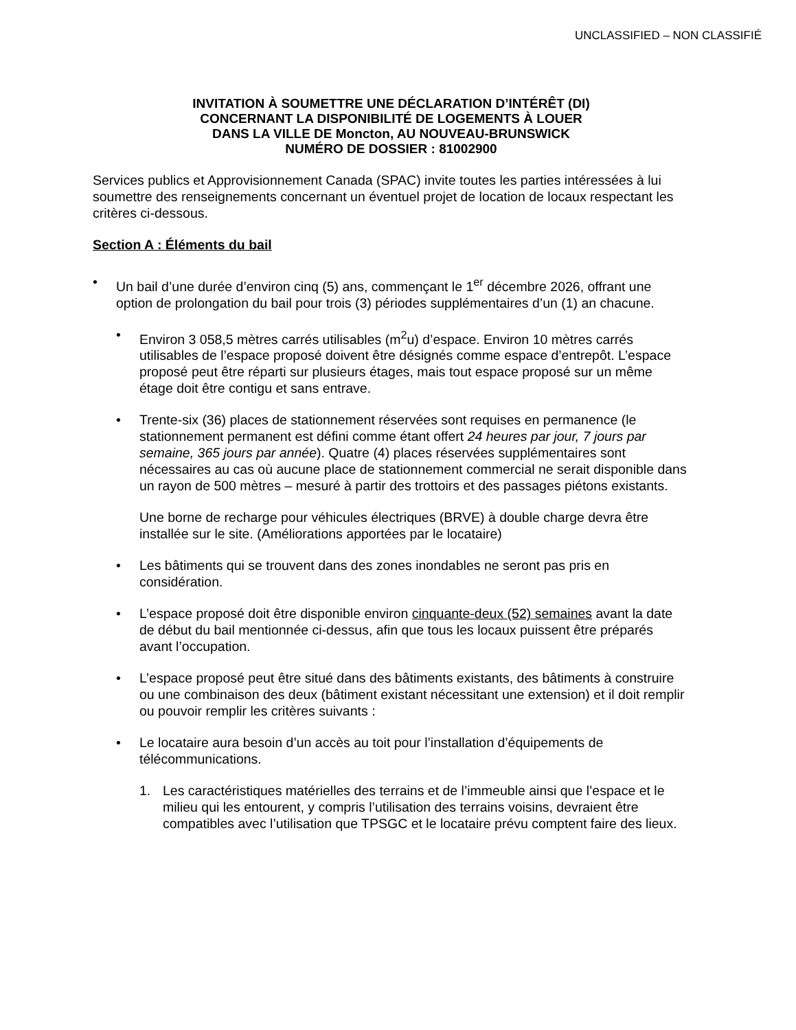UNCLASSIFIED – NON CLASSIFIÉ
INVITATION À SOUMETTRE UNE DÉCLARATION D’INTÉRÊT (DI)
CONCERNANT LA DISPONIBILITÉ DE LOGEMENTS À LOUER
DANS LA VILLE DE Moncton, AU NOUVEAU-BRUNSWICK
NUMÉRO DE DOSSIER : 81002900
Services publics et Approvisionnement Canada (SPAC) invite toutes les parties intéressées à lui soumettre des renseignements concernant un éventuel projet de location de locaux respectant les critères ci-dessous.
Section A : Éléments du bail
• Un bail d’une durée d’environ cinq (5) ans, commençant le 1<sup>er</sup> décembre 2026, offrant une option de prolongation du bail pour trois (3) périodes supplémentaires d’un (1) an chacune.
• Environ 3 058,5 mètres carrés utilisables (m<sup>2</sup>u) d’espace. Environ 10 mètres carrés utilisables de l’espace proposé doivent être désignés comme espace d’entrepôt. L’espace proposé peut être réparti sur plusieurs étages, mais tout espace proposé sur un même étage doit être contigu et sans entrave.
• Trente-six (36) places de stationnement réservées sont requises en permanence (le stationnement permanent est défini comme étant offert 24 heures par jour, 7 jours par semaine, 365 jours par année). Quatre (4) places réservées supplémentaires sont nécessaires au cas où aucune place de stationnement commercial ne serait disponible dans un rayon de 500 mètres – mesuré à partir des trottoirs et des passages piétons existants.
Une borne de recharge pour véhicules électriques (BRVE) à double charge devra être installée sur le site. (Améliorations apportées par le locataire)
• Les bâtiments qui se trouvent dans des zones inondables ne seront pas pris en considération.
• L’espace proposé doit être disponible environ cinquante-deux (52) semaines avant la date de début du bail mentionnée ci-dessus, afin que tous les locaux puissent être préparés avant l’occupation.
• L’espace proposé peut être situé dans des bâtiments existants, des bâtiments à construire ou une combinaison des deux (bâtiment existant nécessitant une extension) et il doit remplir ou pouvoir remplir les critères suivants :
• Le locataire aura besoin d’un accès au toit pour l’installation d’équipements de télécommunications.
1. Les caractéristiques matérielles des terrains et de l’immeuble ainsi que l’espace et le milieu qui les entourent, y compris l’utilisation des terrains voisins, devraient être compatibles avec l’utilisation que TPSGC et le locataire prévu comptent faire des lieux.